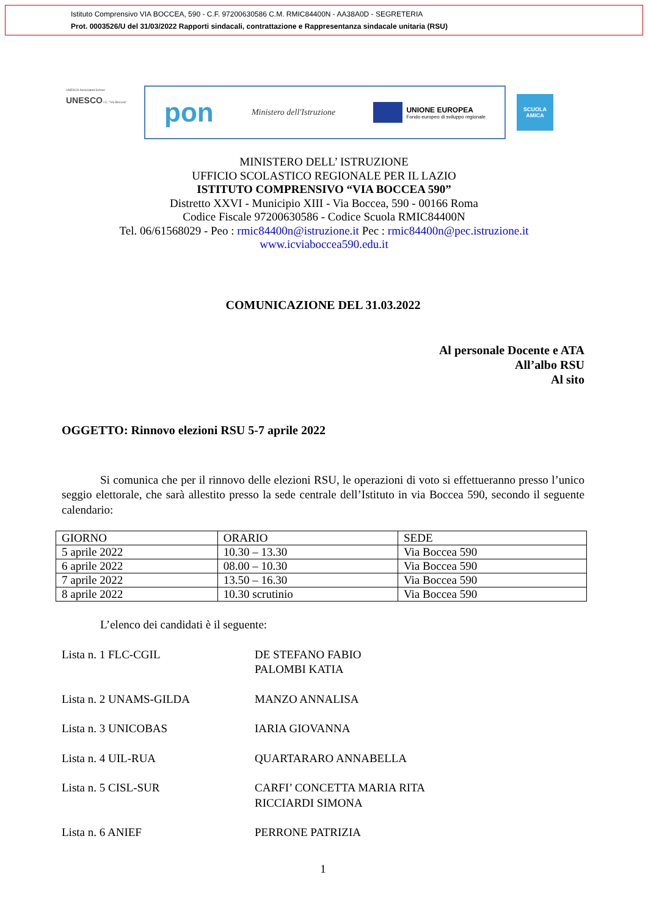Istituto Comprensivo VIA BOCCEA, 590 - C.F. 97200630586 C.M. RMIC84400N - AA38A0D - SEGRETERIA
Prot. 0003526/U del 31/03/2022 Rapporti sindacali, contrattazione e Rappresentanza sindacale unitaria (RSU)
UNESCO Associated School
UNESCO I.C. "Via Boccea"
pon Ministero dell'Istruzione UNIONE EUROPEA
Fondo europeo di sviluppo regionale
SCUOLA AMICA
MINISTERO DELL’ ISTRUZIONE
UFFICIO SCOLASTICO REGIONALE PER IL LAZIO
ISTITUTO COMPRENSIVO “VIA BOCCEA 590”
Distretto XXVI - Municipio XIII - Via Boccea, 590 - 00166 Roma
Codice Fiscale 97200630586 - Codice Scuola RMIC84400N
Tel. 06/61568029 - Peo : rmic84400n@istruzione.it Pec : rmic84400n@pec.istruzione.it
www.icviaboccea590.edu.it
COMUNICAZIONE DEL 31.03.2022
Al personale Docente e ATA
All’albo RSU
Al sito
OGGETTO: Rinnovo elezioni RSU 5-7 aprile 2022
Si comunica che per il rinnovo delle elezioni RSU, le operazioni di voto si effettueranno presso l’unico seggio elettorale, che sarà allestito presso la sede centrale dell’Istituto in via Boccea 590, secondo il seguente calendario:
| GIORNO | ORARIO | SEDE |
| --- | --- | --- |
| 5 aprile 2022 | 10.30 – 13.30 | Via Boccea 590 |
| 6 aprile 2022 | 08.00 – 10.30 | Via Boccea 590 |
| 7 aprile 2022 | 13.50 – 16.30 | Via Boccea 590 |
| 8 aprile 2022 | 10.30 scrutinio | Via Boccea 590 |
L’elenco dei candidati è il seguente:
Lista n. 1 FLC-CGIL DE STEFANO FABIO
PALOMBI KATIA
Lista n. 2 UNAMS-GILDA MANZO ANNALISA
Lista n. 3 UNICOBAS IARIA GIOVANNA
Lista n. 4 UIL-RUA QUARTARARO ANNABELLA
Lista n. 5 CISL-SUR CARFI’ CONCETTA MARIA RITA
RICCIARDI SIMONA
Lista n. 6 ANIEF PERRONE PATRIZIA
1